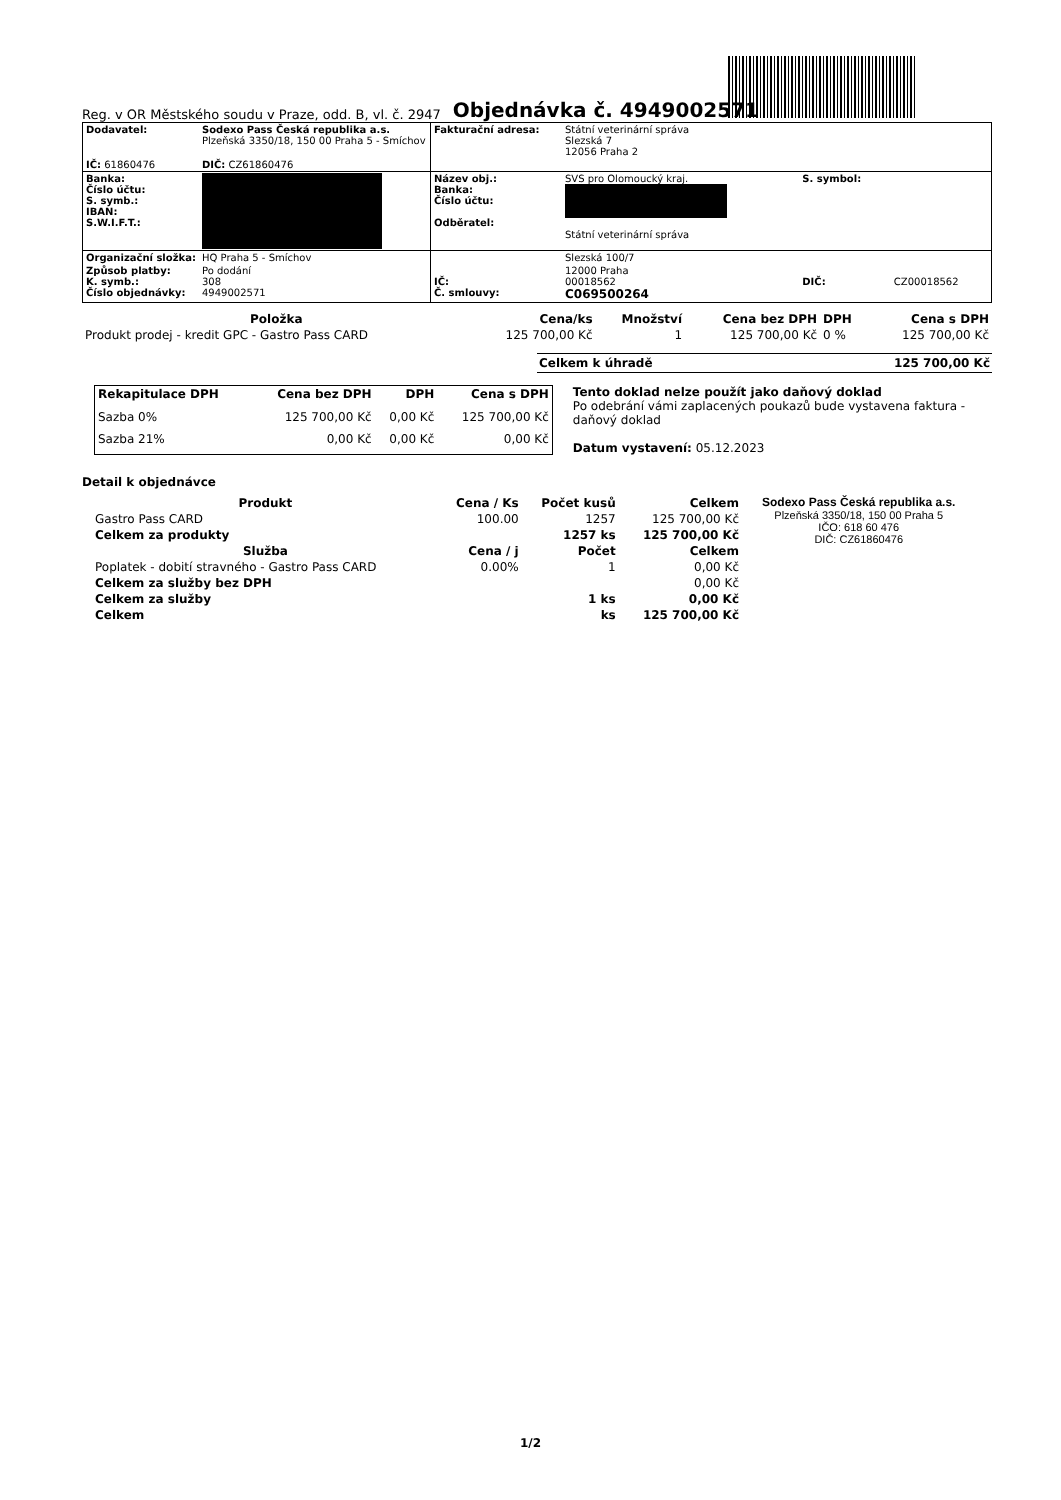Reg. v OR Městského soudu v Praze, odd. B, vl. č. 2947 Objednávka č. 4949002571
| Dodavatel: | Sodexo Pass Česká republika a.s. Plzeňská 3350/18, 150 00 Praha 5 - Smíchov | Fakturační adresa: | Státní veterinární správa Slezská 7 12056 Praha 2 | | |
| IČ: 61860476 | DIČ: CZ61860476 | | | | |
| Banka: Číslo účtu: S. symb.: IBAN: S.W.I.F.T.: | | Název obj.: Banka: Číslo účtu: Odběratel: | SVS pro Olomoucký kraj. Státní veterinární správa | S. symbol: | |
| Organizační složka: | HQ Praha 5 - Smíchov | | Slezská 100/7 | | |
| Způsob platby: K. symb.: Číslo objednávky: | Po dodání 308 4949002571 | IČ: Č. smlouvy: | 12000 Praha 00018562 C069500264 | DIČ: | CZ00018562 |
| Položka | Cena/ks | Množství | Cena bez DPH | DPH | Cena s DPH |
| --- | --- | --- | --- | --- | --- |
| Produkt prodej - kredit GPC - Gastro Pass CARD | 125 700,00 Kč | 1 | 125 700,00 Kč | 0 % | 125 700,00 Kč |
Celkem k úhradě 125 700,00 Kč
| Rekapitulace DPH | Cena bez DPH | DPH | Cena s DPH |
| --- | --- | --- | --- |
| Sazba 0% | 125 700,00 Kč | 0,00 Kč | 125 700,00 Kč |
| Sazba 21% | 0,00 Kč | 0,00 Kč | 0,00 Kč |
Tento doklad nelze použít jako daňový doklad
Po odebrání vámi zaplacených poukazů bude vystavena faktura - daňový doklad
Datum vystavení: 05.12.2023
Detail k objednávce
| Produkt | Cena / Ks | Počet kusů | Celkem |
| --- | --- | --- | --- |
| Gastro Pass CARD | 100.00 | 1257 | 125 700,00 Kč |
| Celkem za produkty | | 1257 ks | 125 700,00 Kč |
| Služba | Cena / j | Počet | Celkem |
| Poplatek - dobití stravného - Gastro Pass CARD | 0.00% | 1 | 0,00 Kč |
| Celkem za služby bez DPH | | | 0,00 Kč |
| Celkem za služby | | 1 ks | 0,00 Kč |
| Celkem | | ks | 125 700,00 Kč |
Sodexo Pass Česká republika a.s.
Plzeňská 3350/18, 150 00 Praha 5
IČO: 618 60 476
DIČ: CZ61860476
1/2